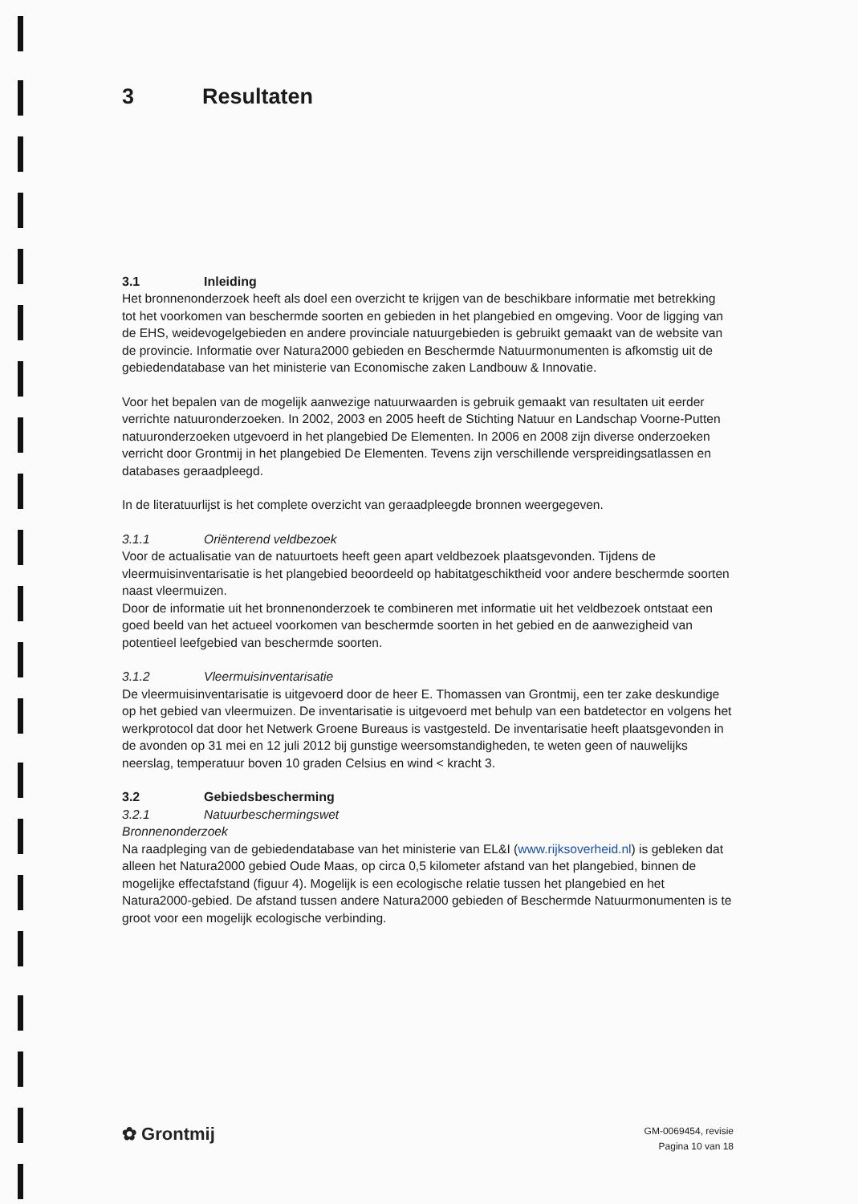3 Resultaten
3.1 Inleiding
Het bronnenonderzoek heeft als doel een overzicht te krijgen van de beschikbare informatie met betrekking tot het voorkomen van beschermde soorten en gebieden in het plangebied en omgeving. Voor de ligging van de EHS, weidevogelgebieden en andere provinciale natuurgebieden is gebruikt gemaakt van de website van de provincie. Informatie over Natura2000 gebieden en Beschermde Natuurmonumenten is afkomstig uit de gebiedendatabase van het ministerie van Economische zaken Landbouw & Innovatie.
Voor het bepalen van de mogelijk aanwezige natuurwaarden is gebruik gemaakt van resultaten uit eerder verrichte natuuronderzoeken. In 2002, 2003 en 2005 heeft de Stichting Natuur en Landschap Voorne-Putten natuuronderzoeken utgevoerd in het plangebied De Elementen. In 2006 en 2008 zijn diverse onderzoeken verricht door Grontmij in het plangebied De Elementen. Tevens zijn verschillende verspreidingsatlassen en databases geraadpleegd.
In de literatuurlijst is het complete overzicht van geraadpleegde bronnen weergegeven.
3.1.1 Oriënterend veldbezoek
Voor de actualisatie van de natuurtoets heeft geen apart veldbezoek plaatsgevonden. Tijdens de vleermuisinventarisatie is het plangebied beoordeeld op habitatgeschiktheid voor andere beschermde soorten naast vleermuizen.
Door de informatie uit het bronnenonderzoek te combineren met informatie uit het veldbezoek ontstaat een goed beeld van het actueel voorkomen van beschermde soorten in het gebied en de aanwezigheid van potentieel leefgebied van beschermde soorten.
3.1.2 Vleermuisinventarisatie
De vleermuisinventarisatie is uitgevoerd door de heer E. Thomassen van Grontmij, een ter zake deskundige op het gebied van vleermuizen. De inventarisatie is uitgevoerd met behulp van een batdetector en volgens het werkprotocol dat door het Netwerk Groene Bureaus is vastgesteld. De inventarisatie heeft plaatsgevonden in de avonden op 31 mei en 12 juli 2012 bij gunstige weersomstandigheden, te weten geen of nauwelijks neerslag, temperatuur boven 10 graden Celsius en wind < kracht 3.
3.2 Gebiedsbescherming
3.2.1 Natuurbeschermingswet
Bronnenonderzoek
Na raadpleging van de gebiedendatabase van het ministerie van EL&I (www.rijksoverheid.nl) is gebleken dat alleen het Natura2000 gebied Oude Maas, op circa 0,5 kilometer afstand van het plangebied, binnen de mogelijke effectafstand (figuur 4). Mogelijk is een ecologische relatie tussen het plangebied en het Natura2000-gebied. De afstand tussen andere Natura2000 gebieden of Beschermde Natuurmonumenten is te groot voor een mogelijk ecologische verbinding.
✿ Grontmij
GM-0069454, revisie
Pagina 10 van 18